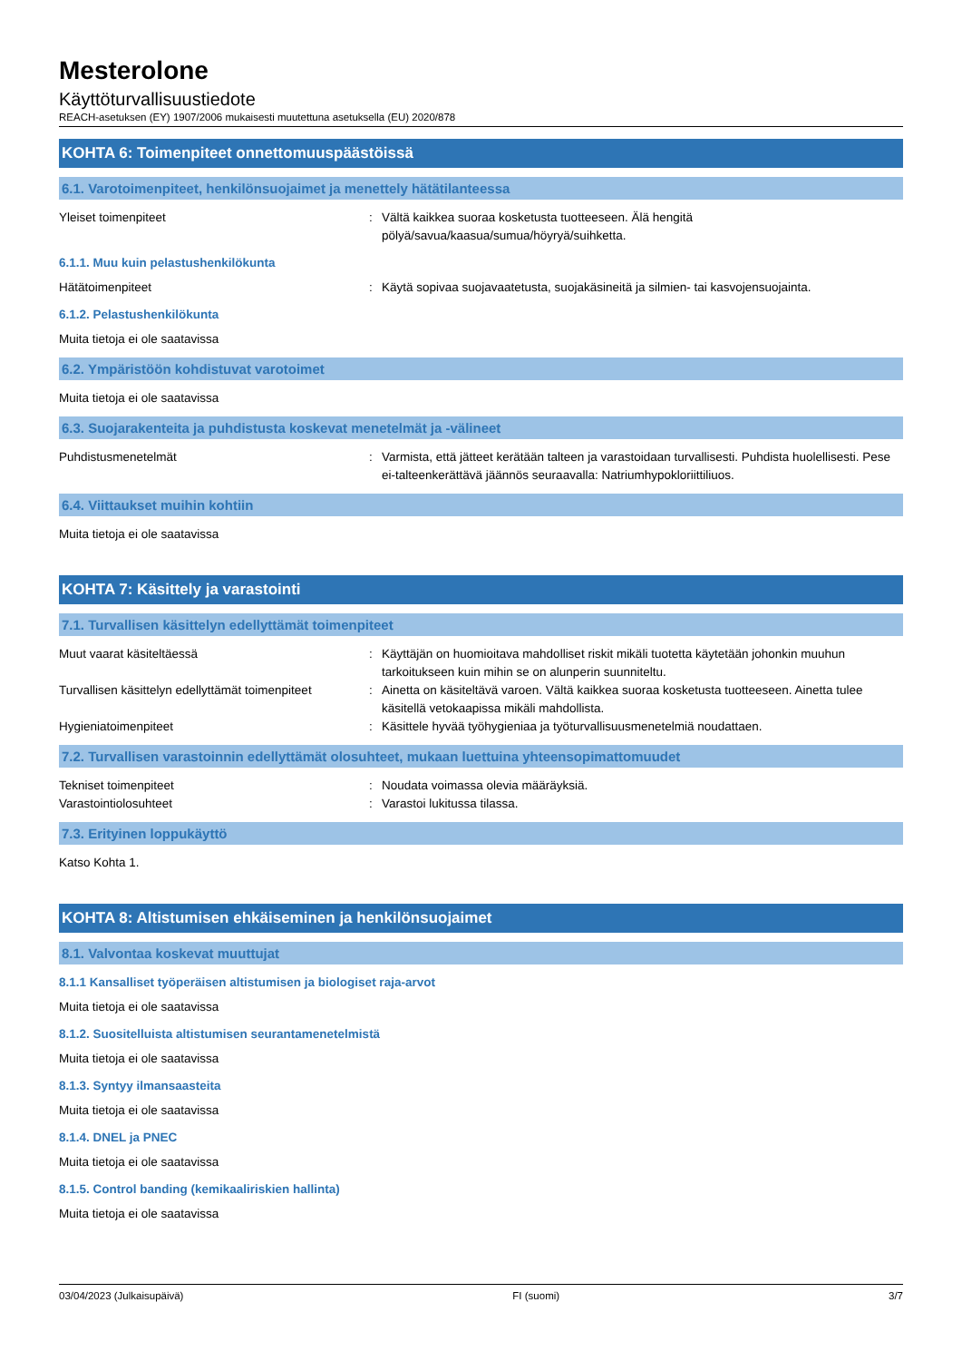Mesterolone
Käyttöturvallisuustiedote
REACH-asetuksen (EY) 1907/2006 mukaisesti muutettuna asetuksella (EU) 2020/878
KOHTA 6: Toimenpiteet onnettomuuspäästöissä
6.1. Varotoimenpiteet, henkilönsuojaimet ja menettely hätätilanteessa
Yleiset toimenpiteet : Vältä kaikkea suoraa kosketusta tuotteeseen. Älä hengitä
pölyä/savua/kaasua/sumua/höyryä/suihketta.
6.1.1. Muu kuin pelastushenkilökunta
Hätätoimenpiteet : Käytä sopivaa suojavaatetusta, suojakäsineitä ja silmien- tai kasvojensuojainta.
6.1.2. Pelastushenkilökunta
Muita tietoja ei ole saatavissa
6.2. Ympäristöön kohdistuvat varotoimet
Muita tietoja ei ole saatavissa
6.3. Suojarakenteita ja puhdistusta koskevat menetelmät ja -välineet
Puhdistusmenetelmät : Varmista, että jätteet kerätään talteen ja varastoidaan turvallisesti. Puhdista huolellisesti. Pese ei-talteenkerättävä jäännös seuraavalla: Natriumhypokloriittiliuos.
6.4. Viittaukset muihin kohtiin
Muita tietoja ei ole saatavissa
KOHTA 7: Käsittely ja varastointi
7.1. Turvallisen käsittelyn edellyttämät toimenpiteet
Muut vaarat käsiteltäessä : Käyttäjän on huomioitava mahdolliset riskit mikäli tuotetta käytetään johonkin muuhun tarkoitukseen kuin mihin se on alunperin suunniteltu.
Turvallisen käsittelyn edellyttämät toimenpiteet
: Ainetta on käsiteltävä varoen. Vältä kaikkea suoraa kosketusta tuotteeseen. Ainetta tulee käsitellä vetokaapissa mikäli mahdollista.
Hygieniatoimenpiteet : Käsittele hyvää työhygieniaa ja työturvallisuusmenetelmiä noudattaen.
7.2. Turvallisen varastoinnin edellyttämät olosuhteet, mukaan luettuina yhteensopimattomuudet
Tekniset toimenpiteet : Noudata voimassa olevia määräyksiä.
Varastointiolosuhteet : Varastoi lukitussa tilassa.
7.3. Erityinen loppukäyttö
Katso Kohta 1.
KOHTA 8: Altistumisen ehkäiseminen ja henkilönsuojaimet
8.1. Valvontaa koskevat muuttujat
8.1.1 Kansalliset työperäisen altistumisen ja biologiset raja-arvot
Muita tietoja ei ole saatavissa
8.1.2. Suositelluista altistumisen seurantamenetelmistä
Muita tietoja ei ole saatavissa
8.1.3. Syntyy ilmansaasteita
Muita tietoja ei ole saatavissa
8.1.4. DNEL ja PNEC
Muita tietoja ei ole saatavissa
8.1.5. Control banding (kemikaaliriskien hallinta)
Muita tietoja ei ole saatavissa
03/04/2023 (Julkaisupäivä) FI (suomi) 3/7